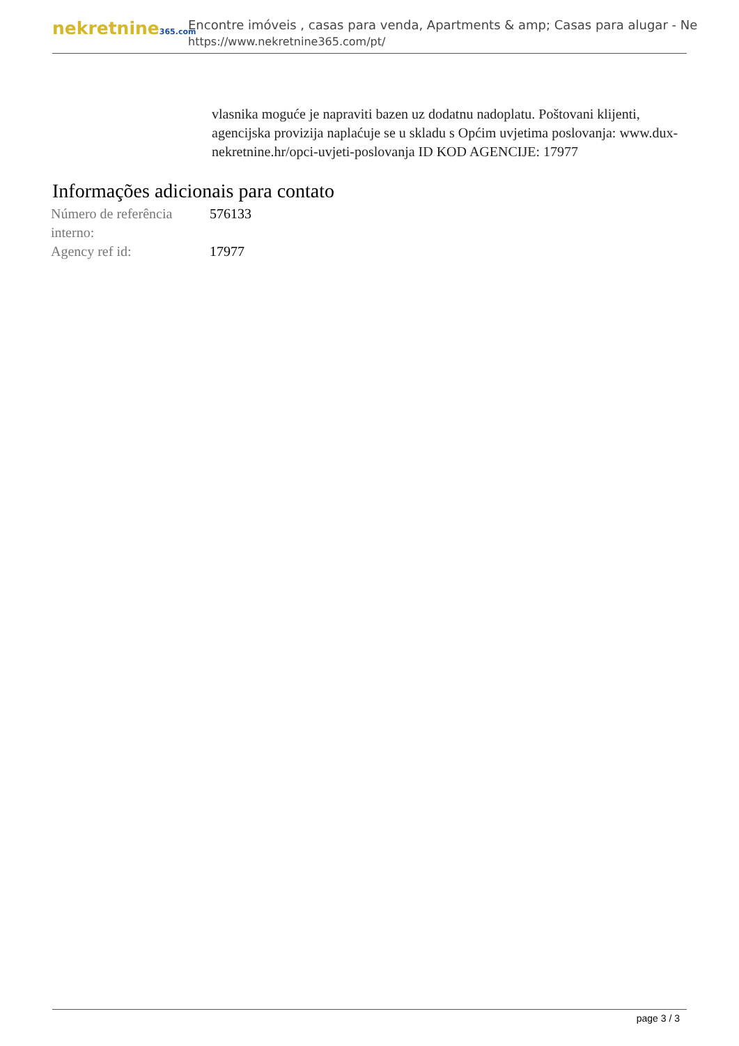nekretnine365.com
Encontre imóveis , casas para venda, Apartments & amp; Casas para alugar - Ne
https://www.nekretnine365.com/pt/
vlasnika moguće je napraviti bazen uz dodatnu nadoplatu. Poštovani klijenti, agencijska provizija naplaćuje se u skladu s Općim uvjetima poslovanja: www.dux-nekretnine.hr/opci-uvjeti-poslovanja ID KOD AGENCIJE: 17977
Informações adicionais para contato
| Número de referência interno: | 576133 |
| Agency ref id: | 17977 |
page 3 / 3